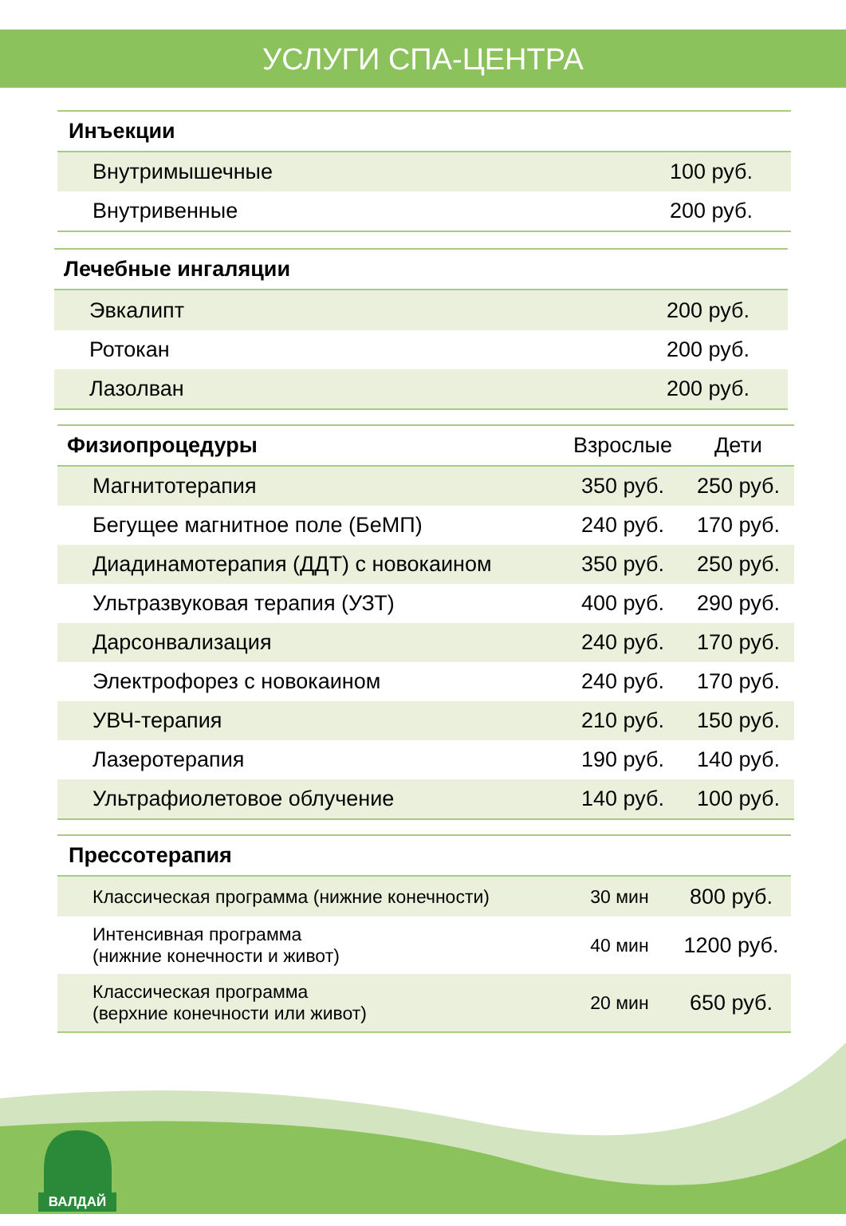УСЛУГИ СПА-ЦЕНТРА
| Инъекции | |
| --- | --- |
| Внутримышечные | 100 руб. |
| Внутривенные | 200 руб. |
| Лечебные ингаляции | |
| --- | --- |
| Эвкалипт | 200 руб. |
| Ротокан | 200 руб. |
| Лазолван | 200 руб. |
| Физиопроцедуры | Взрослые | Дети |
| --- | --- | --- |
| Магнитотерапия | 350 руб. | 250 руб. |
| Бегущее магнитное поле (БеМП) | 240 руб. | 170 руб. |
| Диадинамотерапия (ДДТ) с новокаином | 350 руб. | 250 руб. |
| Ультразвуковая терапия (УЗТ) | 400 руб. | 290 руб. |
| Дарсонвализация | 240 руб. | 170 руб. |
| Электрофорез с новокаином | 240 руб. | 170 руб. |
| УВЧ-терапия | 210 руб. | 150 руб. |
| Лазеротерапия | 190 руб. | 140 руб. |
| Ультрафиолетовое облучение | 140 руб. | 100 руб. |
| Прессотерапия | | |
| --- | --- | --- |
| Классическая программа (нижние конечности) | 30 мин | 800 руб. |
| Интенсивная программа (нижние конечности и живот) | 40 мин | 1200 руб. |
| Классическая программа (верхние конечности или живот) | 20 мин | 650 руб. |
ВАЛДАЙ